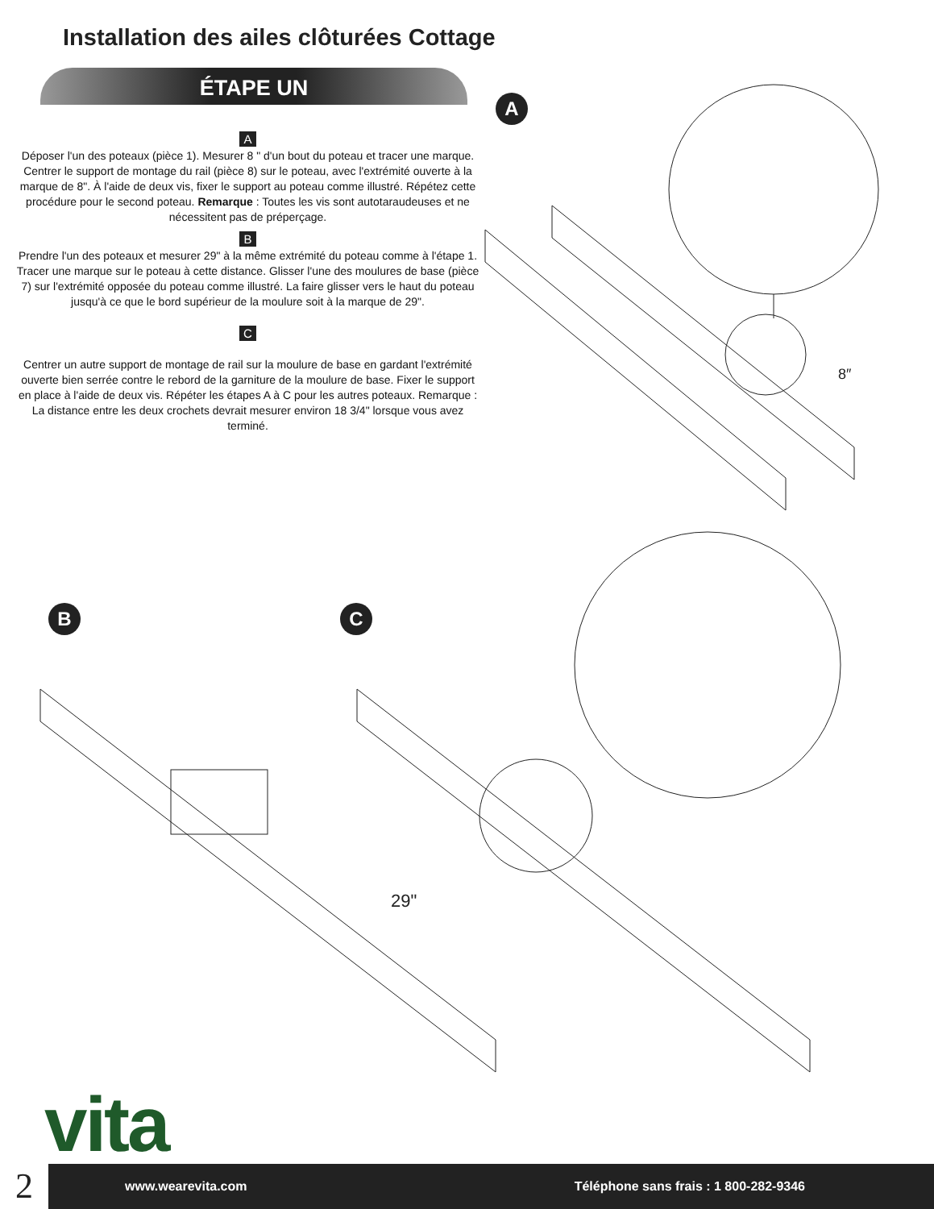Installation des ailes clôturées Cottage
ÉTAPE UN
A
Déposer l'un des poteaux (pièce 1). Mesurer 8 " d'un bout du poteau et tracer une marque. Centrer le support de montage du rail (pièce 8) sur le poteau, avec l'extrémité ouverte à la marque de 8". À l'aide de deux vis, fixer le support au poteau comme illustré. Répétez cette procédure pour le second poteau. Remarque : Toutes les vis sont autotaraudeuses et ne nécessitent pas de préperçage.
B
Prendre l'un des poteaux et mesurer 29" à la même extrémité du poteau comme à l'étape 1. Tracer une marque sur le poteau à cette distance. Glisser l'une des moulures de base (pièce 7) sur l'extrémité opposée du poteau comme illustré. La faire glisser vers le haut du poteau jusqu'à ce que le bord supérieur de la moulure soit à la marque de 29".
C
Centrer un autre support de montage de rail sur la moulure de base en gardant l'extrémité ouverte bien serrée contre le rebord de la garniture de la moulure de base. Fixer le support en place à l'aide de deux vis. Répéter les étapes A à C pour les autres poteaux. Remarque : La distance entre les deux crochets devrait mesurer environ 18 3/4" lorsque vous avez terminé.
A
B C
8″
29"
vita
2
www.wearevita.com Téléphone sans frais : 1 800-282-9346